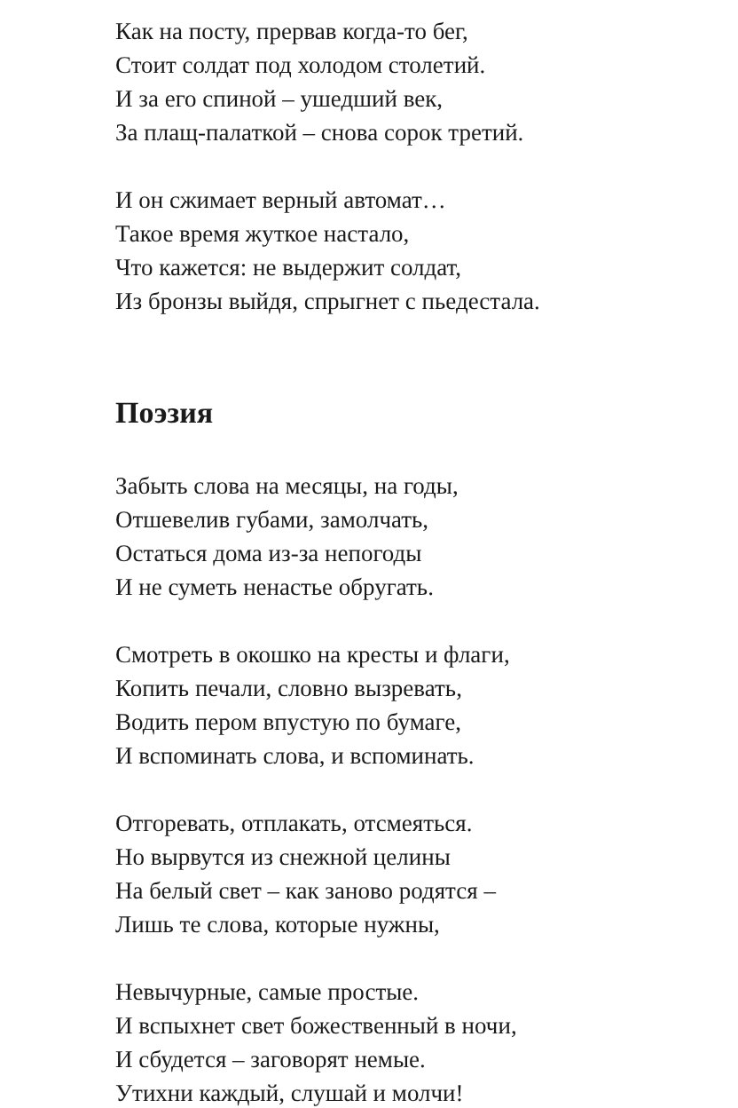Как на посту, прервав когда-то бег,
Стоит солдат под холодом столетий.
И за его спиной – ушедший век,
За плащ-палаткой – снова сорок третий.
И он сжимает верный автомат…
Такое время жуткое настало,
Что кажется: не выдержит солдат,
Из бронзы выйдя, спрыгнет с пьедестала.
Поэзия
Забыть слова на месяцы, на годы,
Отшевелив губами, замолчать,
Остаться дома из-за непогоды
И не суметь ненастье обругать.
Смотреть в окошко на кресты и флаги,
Копить печали, словно вызревать,
Водить пером впустую по бумаге,
И вспоминать слова, и вспоминать.
Отгоревать, отплакать, отсмеяться.
Но вырвутся из снежной целины
На белый свет – как заново родятся –
Лишь те слова, которые нужны,
Невычурные, самые простые.
И вспыхнет свет божественный в ночи,
И сбудется – заговорят немые.
Утихни каждый, слушай и молчи!